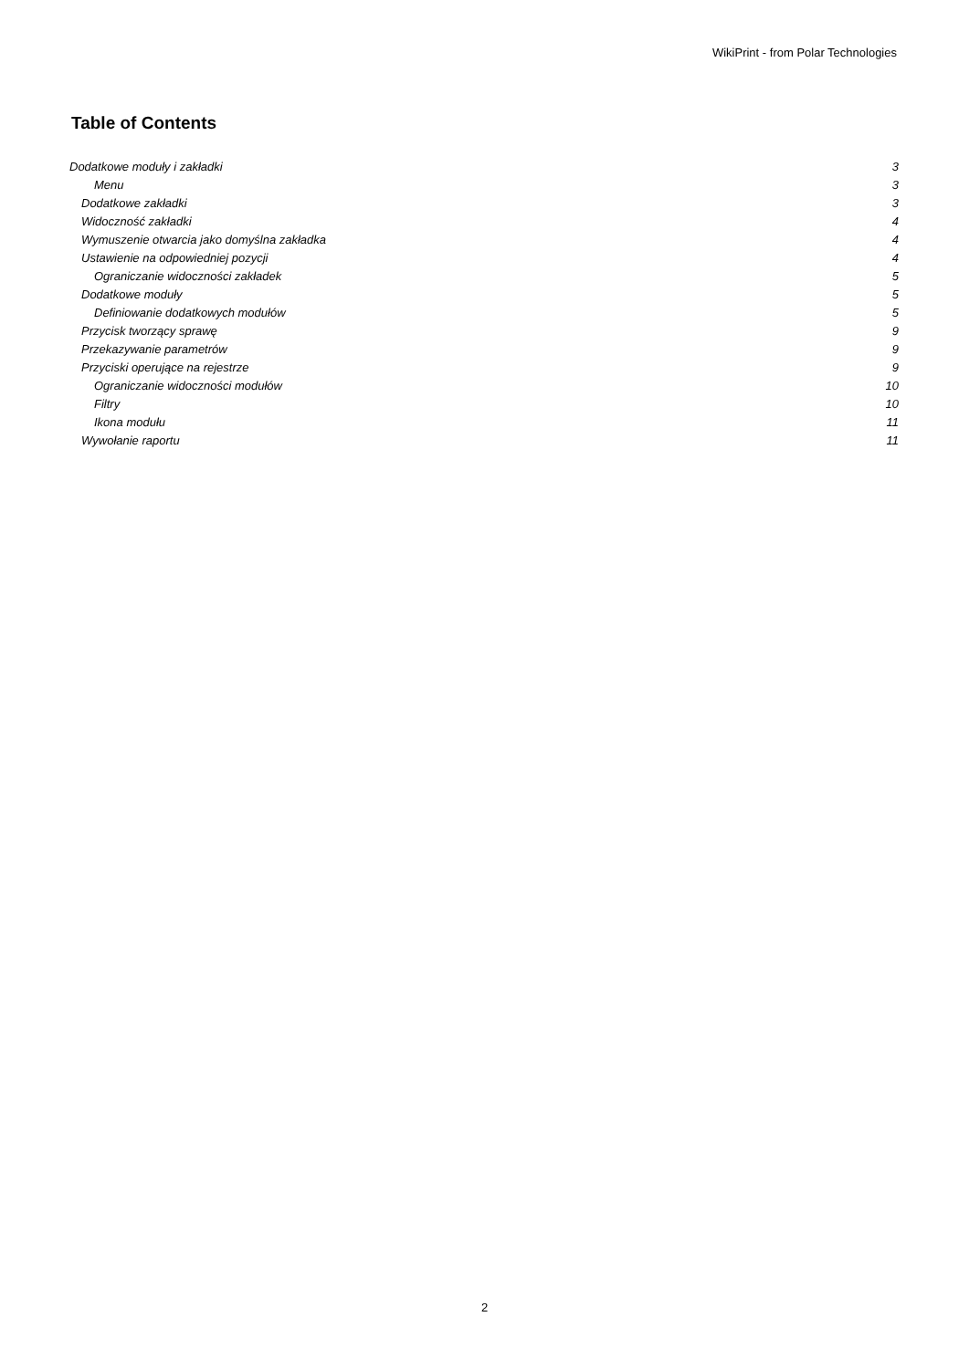WikiPrint - from Polar Technologies
Table of Contents
Dodatkowe moduły i zakładki 3
Menu 3
Dodatkowe zakładki 3
Widoczność zakładki 4
Wymuszenie otwarcia jako domyślna zakładka 4
Ustawienie na odpowiedniej pozycji 4
Ograniczanie widoczności zakładek 5
Dodatkowe moduły 5
Definiowanie dodatkowych modułów 5
Przycisk tworzący sprawę 9
Przekazywanie parametrów 9
Przyciski operujące na rejestrze 9
Ograniczanie widoczności modułów 10
Filtry 10
Ikona modułu 11
Wywołanie raportu 11
2